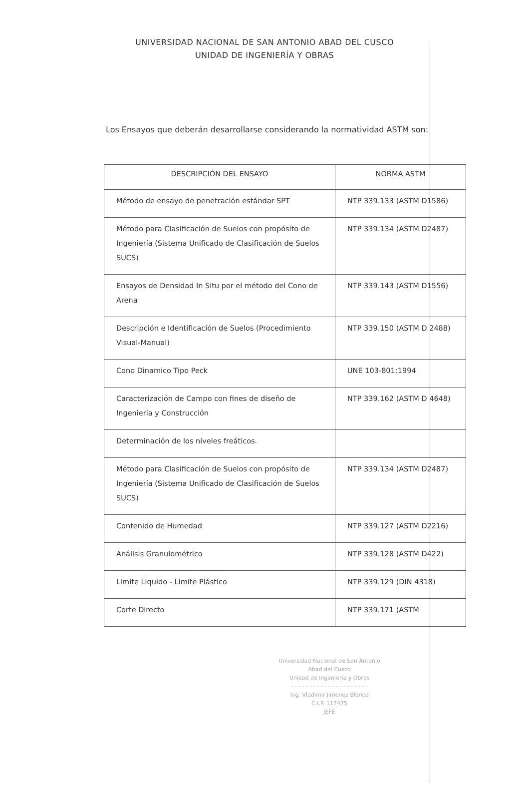UNIVERSIDAD NACIONAL DE SAN ANTONIO ABAD DEL CUSCO
UNIDAD DE INGENIERÍA Y OBRAS
Los Ensayos que deberán desarrollarse considerando la normatividad ASTM son:
| DESCRIPCIÓN DEL ENSAYO | NORMA ASTM |
| --- | --- |
| Método de ensayo de penetración estándar SPT | NTP 339.133 (ASTM D1586) |
| Método para Clasificación de Suelos con propósito de Ingeniería (Sistema Unificado de Clasificación de Suelos SUCS) | NTP 339.134 (ASTM D2487) |
| Ensayos de Densidad In Situ por el método del Cono de Arena | NTP 339.143 (ASTM D1556) |
| Descripción e Identificación de Suelos (Procedimiento Visual-Manual) | NTP 339.150 (ASTM D 2488) |
| Cono Dinamico Tipo Peck | UNE 103-801:1994 |
| Caracterización de Campo con fines de diseño de Ingeniería y Construcción | NTP 339.162 (ASTM D 4648) |
| Determinación de los niveles freáticos. | |
| Método para Clasificación de Suelos con propósito de Ingeniería (Sistema Unificado de Clasificación de Suelos SUCS) | NTP 339.134 (ASTM D2487) |
| Contenido de Humedad | NTP 339.127 (ASTM D2216) |
| Análisis Granulométrico | NTP 339.128 (ASTM D422) |
| Limite Liquido - Limite Plástico | NTP 339.129 (DIN 4318) |
| Corte Directo | NTP 339.171 (ASTM |
Universidad Nacional de San Antonio Abad del Cusco
Unidad de Ingeniería y Obras
- - - - - - - - - - - - - - - - - - - - -
Ing. Vladimir Jimenez Blanco
C.I.P. 117475
JEFE